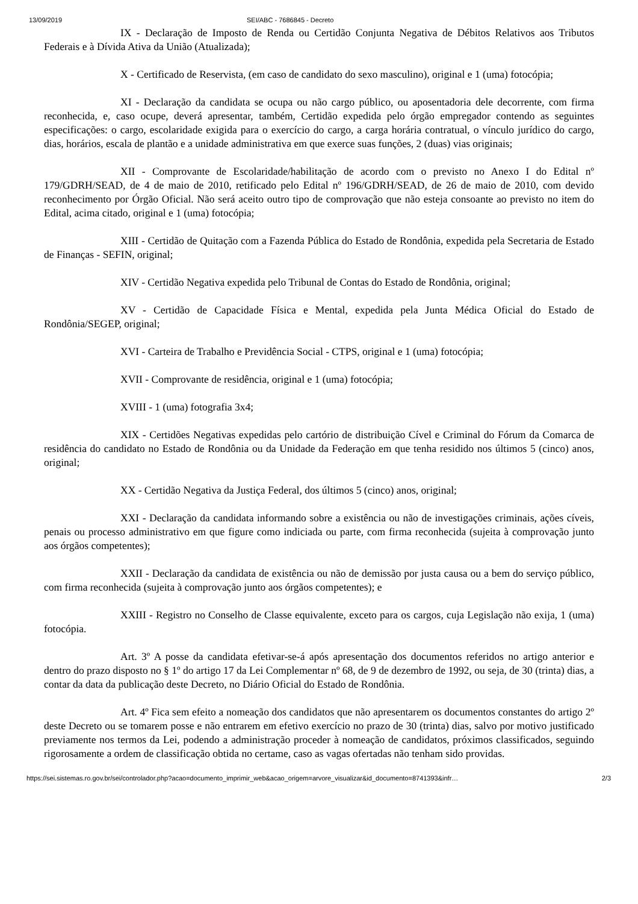13/09/2019 SEI/ABC - 7686845 - Decreto
IX - Declaração de Imposto de Renda ou Certidão Conjunta Negativa de Débitos Relativos aos Tributos Federais e à Dívida Ativa da União (Atualizada);
X - Certificado de Reservista, (em caso de candidato do sexo masculino), original e 1 (uma) fotocópia;
XI - Declaração da candidata se ocupa ou não cargo público, ou aposentadoria dele decorrente, com firma reconhecida, e, caso ocupe, deverá apresentar, também, Certidão expedida pelo órgão empregador contendo as seguintes especificações: o cargo, escolaridade exigida para o exercício do cargo, a carga horária contratual, o vínculo jurídico do cargo, dias, horários, escala de plantão e a unidade administrativa em que exerce suas funções, 2 (duas) vias originais;
XII - Comprovante de Escolaridade/habilitação de acordo com o previsto no Anexo I do Edital nº 179/GDRH/SEAD, de 4 de maio de 2010, retificado pelo Edital nº 196/GDRH/SEAD, de 26 de maio de 2010, com devido reconhecimento por Órgão Oficial. Não será aceito outro tipo de comprovação que não esteja consoante ao previsto no item do Edital, acima citado, original e 1 (uma) fotocópia;
XIII - Certidão de Quitação com a Fazenda Pública do Estado de Rondônia, expedida pela Secretaria de Estado de Finanças - SEFIN, original;
XIV - Certidão Negativa expedida pelo Tribunal de Contas do Estado de Rondônia, original;
XV - Certidão de Capacidade Física e Mental, expedida pela Junta Médica Oficial do Estado de Rondônia/SEGEP, original;
XVI - Carteira de Trabalho e Previdência Social - CTPS, original e 1 (uma) fotocópia;
XVII - Comprovante de residência, original e 1 (uma) fotocópia;
XVIII - 1 (uma) fotografia 3x4;
XIX - Certidões Negativas expedidas pelo cartório de distribuição Cível e Criminal do Fórum da Comarca de residência do candidato no Estado de Rondônia ou da Unidade da Federação em que tenha residido nos últimos 5 (cinco) anos, original;
XX - Certidão Negativa da Justiça Federal, dos últimos 5 (cinco) anos, original;
XXI - Declaração da candidata informando sobre a existência ou não de investigações criminais, ações cíveis, penais ou processo administrativo em que figure como indiciada ou parte, com firma reconhecida (sujeita à comprovação junto aos órgãos competentes);
XXII - Declaração da candidata de existência ou não de demissão por justa causa ou a bem do serviço público, com firma reconhecida (sujeita à comprovação junto aos órgãos competentes); e
XXIII - Registro no Conselho de Classe equivalente, exceto para os cargos, cuja Legislação não exija, 1 (uma) fotocópia.
Art. 3º A posse da candidata efetivar-se-á após apresentação dos documentos referidos no artigo anterior e dentro do prazo disposto no § 1º do artigo 17 da Lei Complementar nº 68, de 9 de dezembro de 1992, ou seja, de 30 (trinta) dias, a contar da data da publicação deste Decreto, no Diário Oficial do Estado de Rondônia.
Art. 4º Fica sem efeito a nomeação dos candidatos que não apresentarem os documentos constantes do artigo 2º deste Decreto ou se tomarem posse e não entrarem em efetivo exercício no prazo de 30 (trinta) dias, salvo por motivo justificado previamente nos termos da Lei, podendo a administração proceder à nomeação de candidatos, próximos classificados, seguindo rigorosamente a ordem de classificação obtida no certame, caso as vagas ofertadas não tenham sido providas.
https://sei.sistemas.ro.gov.br/sei/controlador.php?acao=documento_imprimir_web&acao_origem=arvore_visualizar&id_documento=8741393&infr… 2/3